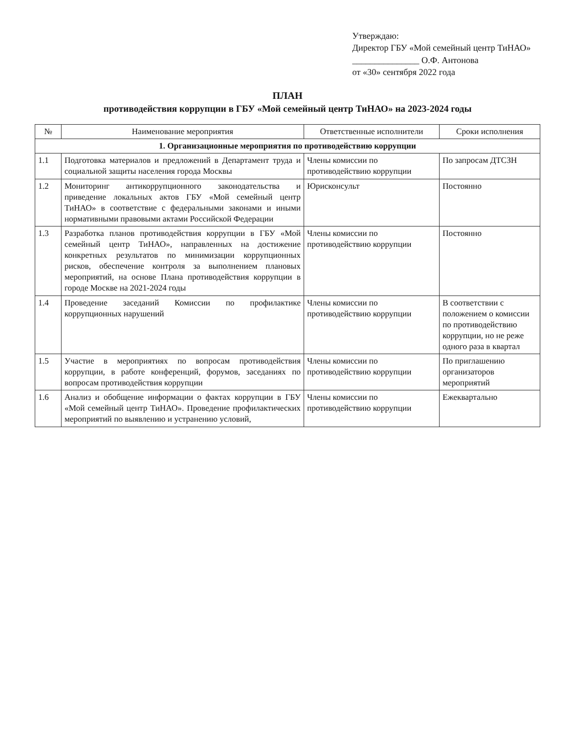Утверждаю:
Директор ГБУ «Мой семейный центр ТиНАО»
_______________ О.Ф. Антонова
от «30» сентября 2022 года
ПЛАН
противодействия коррупции в ГБУ «Мой семейный центр ТиНАО» на 2023-2024 годы
| № | Наименование мероприятия | Ответственные исполнители | Сроки исполнения |
| --- | --- | --- | --- |
| 1. Организационные мероприятия по противодействию коррупции | | | |
| 1.1 | Подготовка материалов и предложений в Департамент труда и социальной защиты населения города Москвы | Члены комиссии по противодействию коррупции | По запросам ДТСЗН |
| 1.2 | Мониторинг антикоррупционного законодательства и приведение локальных актов ГБУ «Мой семейный центр ТиНАО» в соответствие с федеральными законами и иными нормативными правовыми актами Российской Федерации | Юрисконсульт | Постоянно |
| 1.3 | Разработка планов противодействия коррупции в ГБУ «Мой семейный центр ТиНАО», направленных на достижение конкретных результатов по минимизации коррупционных рисков, обеспечение контроля за выполнением плановых мероприятий, на основе Плана противодействия коррупции в городе Москве на 2021-2024 годы | Члены комиссии по противодействию коррупции | Постоянно |
| 1.4 | Проведение заседаний Комиссии по профилактике коррупционных нарушений | Члены комиссии по противодействию коррупции | В соответствии с положением о комиссии по противодействию коррупции, но не реже одного раза в квартал |
| 1.5 | Участие в мероприятиях по вопросам противодействия коррупции, в работе конференций, форумов, заседаниях по вопросам противодействия коррупции | Члены комиссии по противодействию коррупции | По приглашению организаторов мероприятий |
| 1.6 | Анализ и обобщение информации о фактах коррупции в ГБУ «Мой семейный центр ТиНАО». Проведение профилактических мероприятий по выявлению и устранению условий, | Члены комиссии по противодействию коррупции | Ежеквартально |